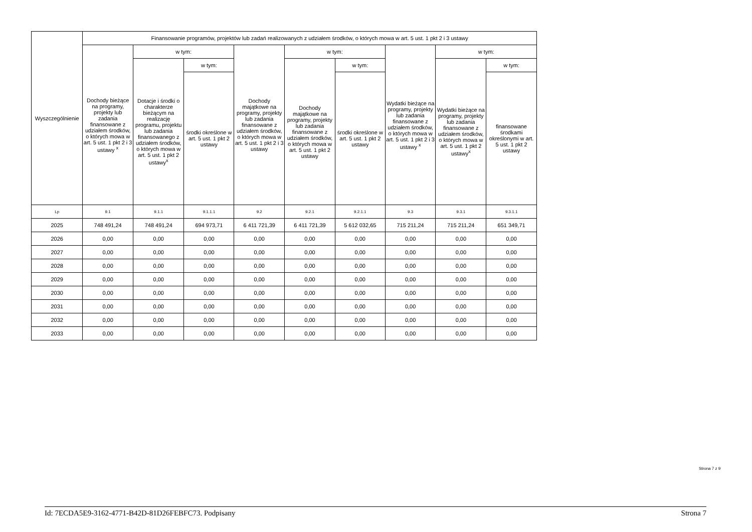| Wyszczególnienie | Finansowanie programów, projektów lub zadań realizowanych z udziałem środków, o których mowa w art. 5 ust. 1 pkt 2 i 3 ustawy | | | | | | | | |
| --- | --- | --- | --- | --- | --- | --- | --- | --- | --- |
| | Dochody bieżące na programy, projekty lub zadania finansowane z udziałem środków, o których mowa w art. 5 ust. 1 pkt 2 i 3 ustawy <sup>x</sup> | w tym: | | Dochody majątkowe na programy, projekty lub zadania finansowane z udziałem środków, o których mowa w art. 5 ust. 1 pkt 2 i 3 ustawy | w tym: | | Wydatki bieżące na programy, projekty lub zadania finansowane z udziałem środków, o których mowa w art. 5 ust. 1 pkt 2 i 3 ustawy <sup>x</sup> | w tym: | |
| | | Dotacje i środki o charakterze bieżącym na realizację programu, projektu lub zadania finansowanego z udziałem środków, o których mowa w art. 5 ust. 1 pkt 2 ustawy<sup>x</sup> | w tym: | | Dochody majątkowe na programy, projekty lub zadania finansowane z udziałem środków, o których mowa w art. 5 ust. 1 pkt 2 ustawy | w tym: | | Wydatki bieżące na programy, projekty lub zadania finansowane z udziałem środków, o których mowa w art. 5 ust. 1 pkt 2 ustawy<sup>x</sup> | w tym: |
| | | | środki określone w art. 5 ust. 1 pkt 2 ustawy | | | środki określone w art. 5 ust. 1 pkt 2 ustawy | | | finansowane środkami określonymi w art. 5 ust. 1 pkt 2 ustawy |
| Lp | 9.1 | 9.1.1 | 9.1.1.1 | 9.2 | 9.2.1 | 9.2.1.1 | 9.3 | 9.3.1 | 9.3.1.1 |
| 2025 | 748 491,24 | 748 491,24 | 694 973,71 | 6 411 721,39 | 6 411 721,39 | 5 612 032,65 | 715 211,24 | 715 211,24 | 651 349,71 |
| 2026 | 0,00 | 0,00 | 0,00 | 0,00 | 0,00 | 0,00 | 0,00 | 0,00 | 0,00 |
| 2027 | 0,00 | 0,00 | 0,00 | 0,00 | 0,00 | 0,00 | 0,00 | 0,00 | 0,00 |
| 2028 | 0,00 | 0,00 | 0,00 | 0,00 | 0,00 | 0,00 | 0,00 | 0,00 | 0,00 |
| 2029 | 0,00 | 0,00 | 0,00 | 0,00 | 0,00 | 0,00 | 0,00 | 0,00 | 0,00 |
| 2030 | 0,00 | 0,00 | 0,00 | 0,00 | 0,00 | 0,00 | 0,00 | 0,00 | 0,00 |
| 2031 | 0,00 | 0,00 | 0,00 | 0,00 | 0,00 | 0,00 | 0,00 | 0,00 | 0,00 |
| 2032 | 0,00 | 0,00 | 0,00 | 0,00 | 0,00 | 0,00 | 0,00 | 0,00 | 0,00 |
| 2033 | 0,00 | 0,00 | 0,00 | 0,00 | 0,00 | 0,00 | 0,00 | 0,00 | 0,00 |
Strona 7 z 9
Id: 7ECDA5E9-3162-4771-B42D-81D26FEBFC73. Podpisany Strona 7